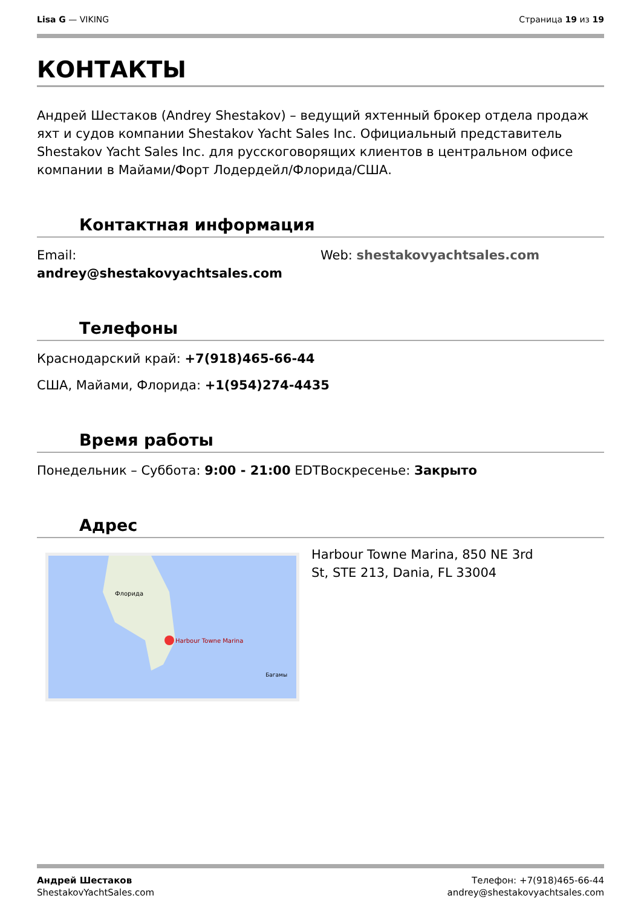Lisa G — VIKING Страница 19 из 19
КОНТАКТЫ
Андрей Шестаков (Andrey Shestakov) – ведущий яхтенный брокер отдела продаж яхт и судов компании Shestakov Yacht Sales Inc. Официальный представитель Shestakov Yacht Sales Inc. для русскоговорящих клиентов в центральном офисе компании в Майами/Форт Лодердейл/Флорида/США.
Контактная информация
Email:
andrey@shestakovyachtsales.com
Web: shestakovyachtsales.com
Телефоны
Краснодарский край: +7(918)465-66-44
США, Майами, Флорида: +1(954)274-4435
Время работы
Понедельник – Суббота: 9:00 - 21:00 EDT
Воскресенье: Закрыто
Адрес
Harbour Towne Marina
Флорида
Багамы
Harbour Towne Marina, 850 NE 3rd St, STE 213, Dania, FL 33004
Андрей Шестаков
ShestakovYachtSales.com
Телефон: +7(918)465-66-44
andrey@shestakovyachtsales.com